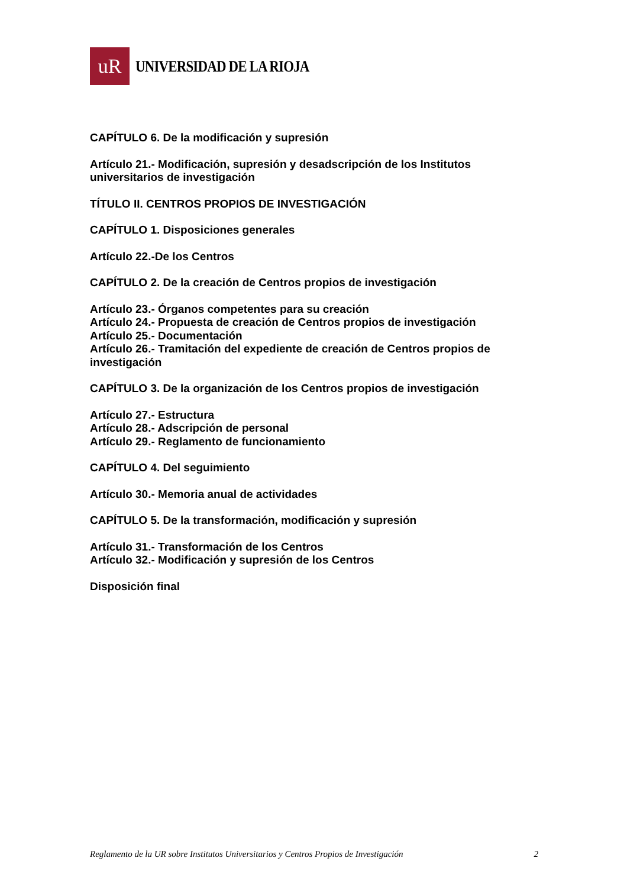uR
UNIVERSIDAD DE LA RIOJA
CAPÍTULO 6. De la modificación y supresión
Artículo 21.- Modificación, supresión y desadscripción de los Institutos universitarios de investigación
TÍTULO II. CENTROS PROPIOS DE INVESTIGACIÓN
CAPÍTULO 1. Disposiciones generales
Artículo 22.-De los Centros
CAPÍTULO 2. De la creación de Centros propios de investigación
Artículo 23.- Órganos competentes para su creación
Artículo 24.- Propuesta de creación de Centros propios de investigación
Artículo 25.- Documentación
Artículo 26.- Tramitación del expediente de creación de Centros propios de investigación
CAPÍTULO 3. De la organización de los Centros propios de investigación
Artículo 27.- Estructura
Artículo 28.- Adscripción de personal
Artículo 29.- Reglamento de funcionamiento
CAPÍTULO 4. Del seguimiento
Artículo 30.- Memoria anual de actividades
CAPÍTULO 5. De la transformación, modificación y supresión
Artículo 31.- Transformación de los Centros
Artículo 32.- Modificación y supresión de los Centros
Disposición final
Reglamento de la UR sobre Institutos Universitarios y Centros Propios de Investigación 2